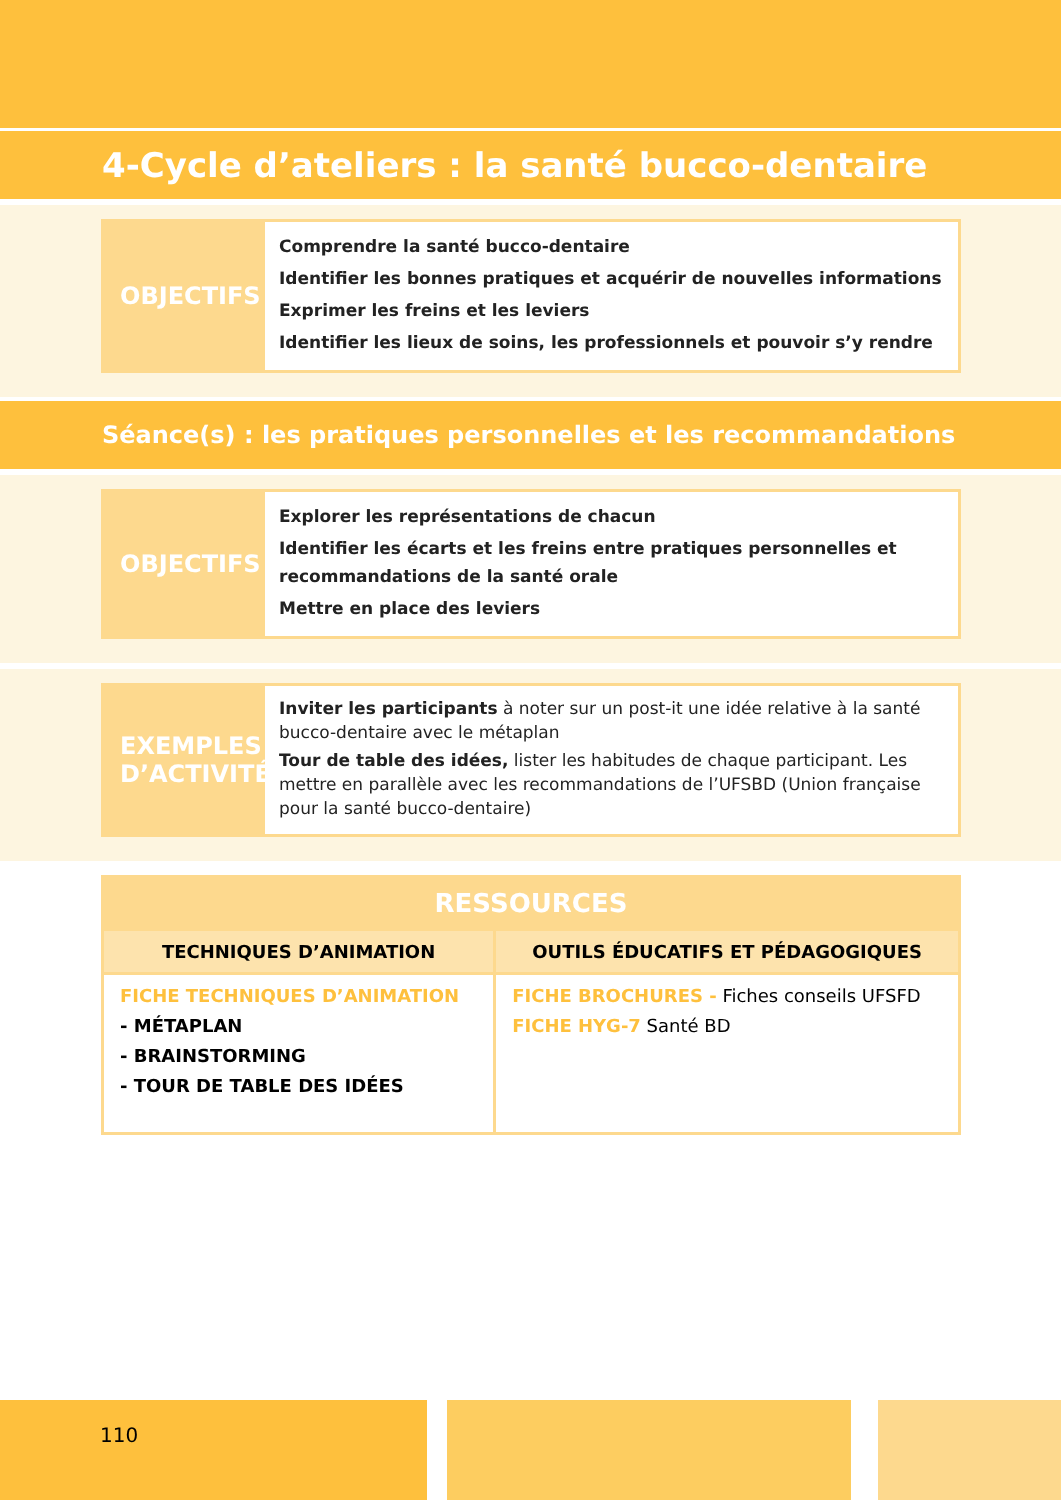4-Cycle d’ateliers : la santé bucco-dentaire
OBJECTIFS
Comprendre la santé bucco-dentaire
Identifier les bonnes pratiques et acquérir de nouvelles informations
Exprimer les freins et les leviers
Identifier les lieux de soins, les professionnels et pouvoir s’y rendre
Séance(s) : les pratiques personnelles et les recommandations
OBJECTIFS
Explorer les représentations de chacun
Identifier les écarts et les freins entre pratiques personnelles et recommandations de la santé orale
Mettre en place des leviers
EXEMPLES D’ACTIVITÉ
Inviter les participants à noter sur un post-it une idée relative à la santé bucco-dentaire avec le métaplan
Tour de table des idées, lister les habitudes de chaque participant. Les mettre en parallèle avec les recommandations de l’UFSBD (Union française pour la santé bucco-dentaire)
| RESSOURCES | |
| --- | --- |
| TECHNIQUES D’ANIMATION | OUTILS ÉDUCATIFS ET PÉDAGOGIQUES |
| FICHE TECHNIQUES D’ANIMATION - MÉTAPLAN - BRAINSTORMING - TOUR DE TABLE DES IDÉES | FICHE BROCHURES - Fiches conseils UFSFD FICHE HYG-7 Santé BD |
110